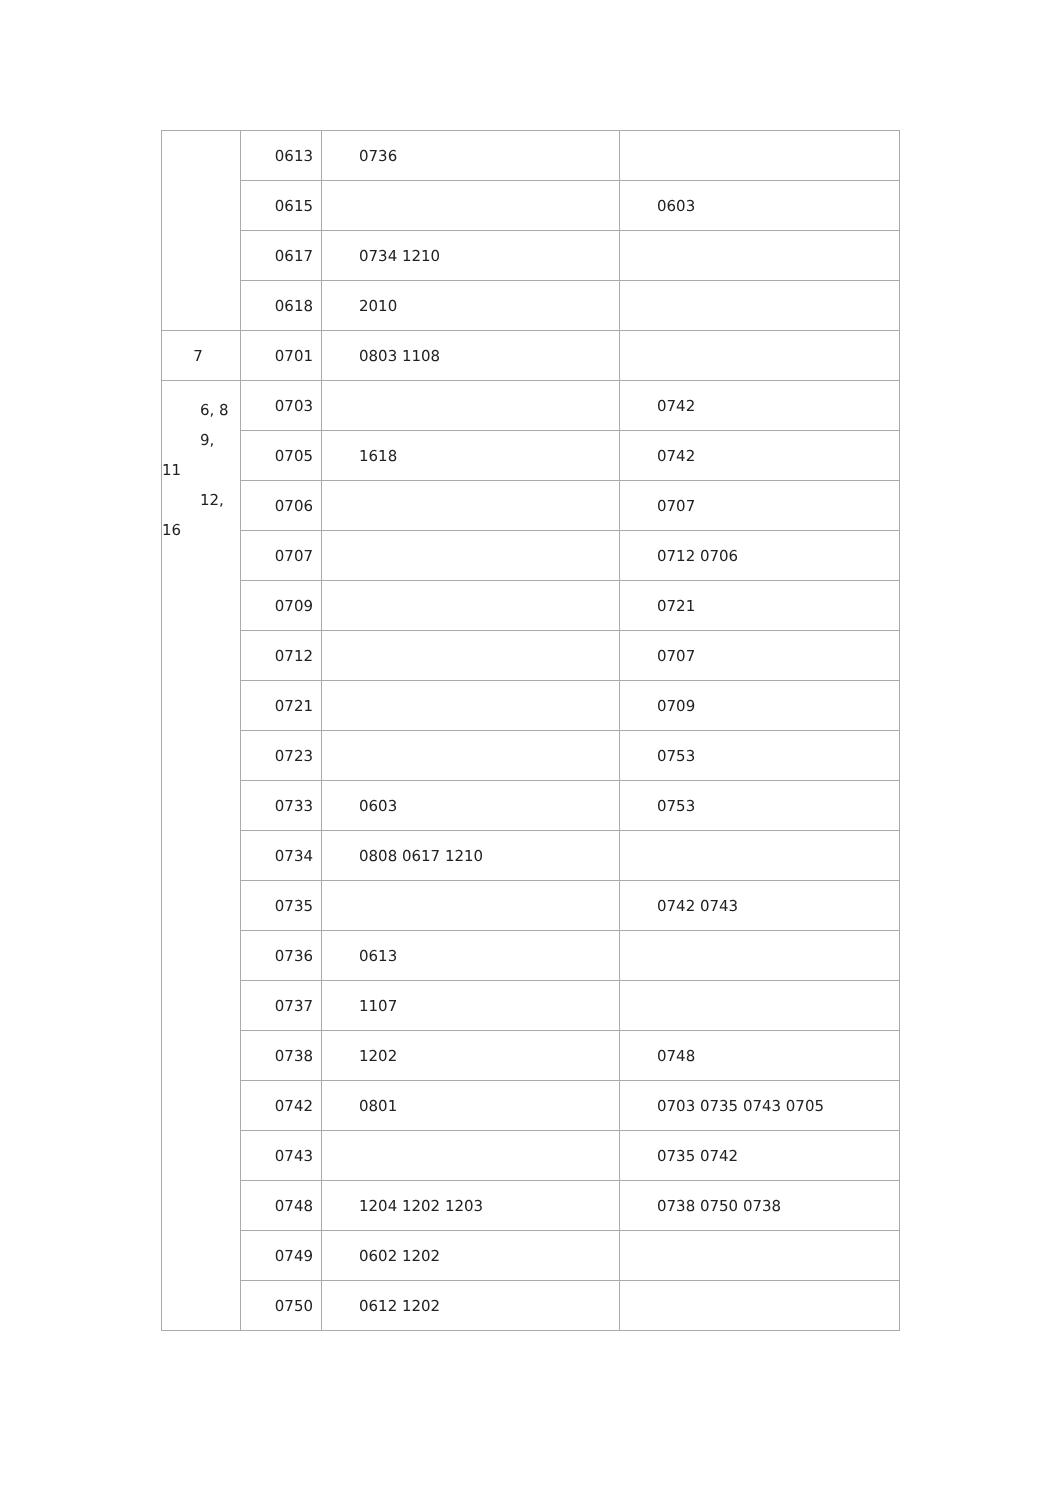| | 0613 | 0736 | |
| | 0615 | | 0603 |
| | 0617 | 0734 1210 | |
| | 0618 | 2010 | |
| 7 | 0701 | 0803 1108 | |
| 6, 8 9, 11 12, 16 | 0703 | | 0742 |
| | 0705 | 1618 | 0742 |
| | 0706 | | 0707 |
| | 0707 | | 0712 0706 |
| | 0709 | | 0721 |
| | 0712 | | 0707 |
| | 0721 | | 0709 |
| | 0723 | | 0753 |
| | 0733 | 0603 | 0753 |
| | 0734 | 0808 0617 1210 | |
| | 0735 | | 0742 0743 |
| | 0736 | 0613 | |
| | 0737 | 1107 | |
| | 0738 | 1202 | 0748 |
| | 0742 | 0801 | 0703 0735 0743 0705 |
| | 0743 | | 0735 0742 |
| | 0748 | 1204 1202 1203 | 0738 0750 0738 |
| | 0749 | 0602 1202 | |
| | 0750 | 0612 1202 | |